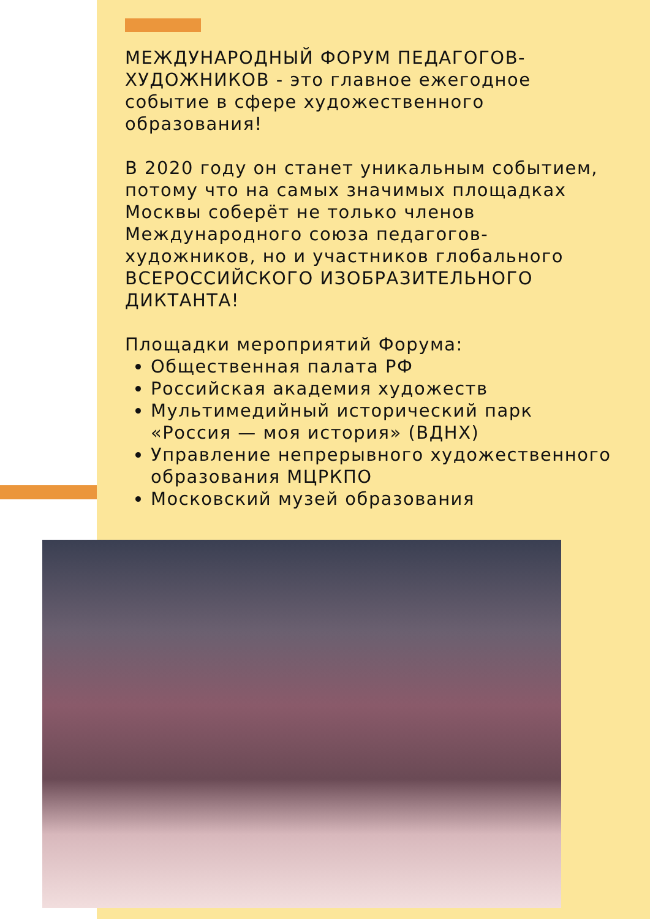МЕЖДУНАРОДНЫЙ ФОРУМ ПЕДАГОГОВ-ХУДОЖНИКОВ - это главное ежегодное событие в сфере художественного образования!
В 2020 году он станет уникальным событием, потому что на самых значимых площадках Москвы соберёт не только членов Международного союза педагогов-художников, но и участников глобального ВСЕРОССИЙСКОГО ИЗОБРАЗИТЕЛЬНОГО ДИКТАНТА!
Площадки мероприятий Форума:
Общественная палата РФ
Российская академия художеств
Мультимедийный исторический парк «Россия — моя история» (ВДНХ)
Управление непрерывного художественного образования МЦРКПО
Московский музей образования